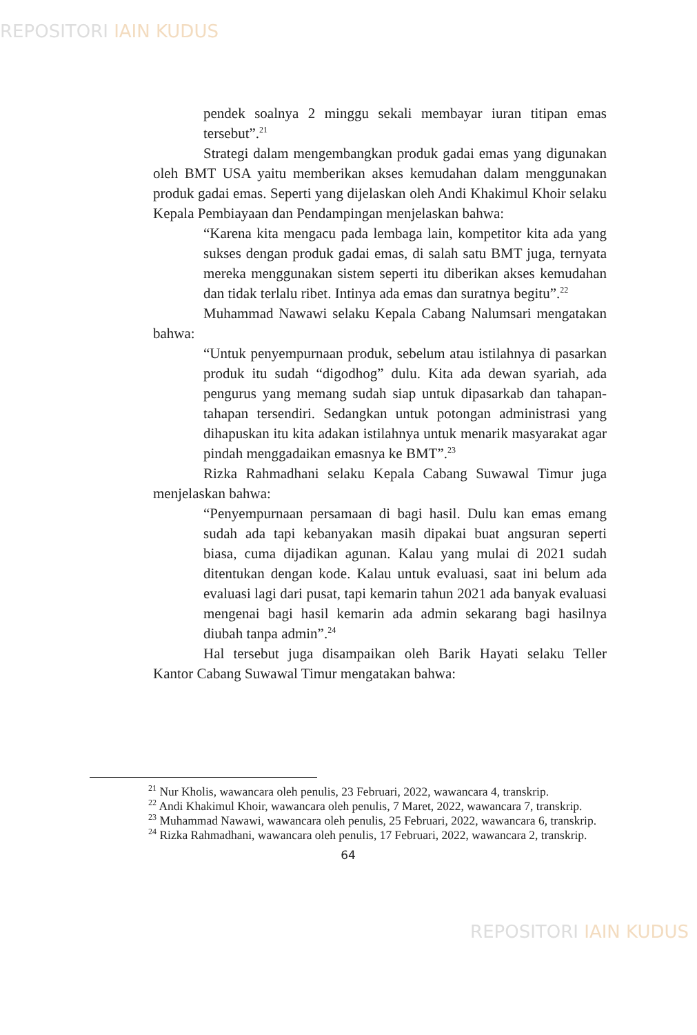REPOSITORI IAIN KUDUS
pendek soalnya 2 minggu sekali membayar iuran titipan emas tersebut”.<sup>21</sup>
Strategi dalam mengembangkan produk gadai emas yang digunakan oleh BMT USA yaitu memberikan akses kemudahan dalam menggunakan produk gadai emas. Seperti yang dijelaskan oleh Andi Khakimul Khoir selaku Kepala Pembiayaan dan Pendampingan menjelaskan bahwa:
“Karena kita mengacu pada lembaga lain, kompetitor kita ada yang sukses dengan produk gadai emas, di salah satu BMT juga, ternyata mereka menggunakan sistem seperti itu diberikan akses kemudahan dan tidak terlalu ribet. Intinya ada emas dan suratnya begitu”.<sup>22</sup>
Muhammad Nawawi selaku Kepala Cabang Nalumsari mengatakan bahwa:
“Untuk penyempurnaan produk, sebelum atau istilahnya di pasarkan produk itu sudah “digodhog” dulu. Kita ada dewan syariah, ada pengurus yang memang sudah siap untuk dipasarkab dan tahapan-tahapan tersendiri. Sedangkan untuk potongan administrasi yang dihapuskan itu kita adakan istilahnya untuk menarik masyarakat agar pindah menggadaikan emasnya ke BMT”.<sup>23</sup>
Rizka Rahmadhani selaku Kepala Cabang Suwawal Timur juga menjelaskan bahwa:
“Penyempurnaan persamaan di bagi hasil. Dulu kan emas emang sudah ada tapi kebanyakan masih dipakai buat angsuran seperti biasa, cuma dijadikan agunan. Kalau yang mulai di 2021 sudah ditentukan dengan kode. Kalau untuk evaluasi, saat ini belum ada evaluasi lagi dari pusat, tapi kemarin tahun 2021 ada banyak evaluasi mengenai bagi hasil kemarin ada admin sekarang bagi hasilnya diubah tanpa admin”.<sup>24</sup>
Hal tersebut juga disampaikan oleh Barik Hayati selaku Teller Kantor Cabang Suwawal Timur mengatakan bahwa:
<sup>21</sup> Nur Kholis, wawancara oleh penulis, 23 Februari, 2022, wawancara 4, transkrip.
<sup>22</sup> Andi Khakimul Khoir, wawancara oleh penulis, 7 Maret, 2022, wawancara 7, transkrip.
<sup>23</sup> Muhammad Nawawi, wawancara oleh penulis, 25 Februari, 2022, wawancara 6, transkrip.
<sup>24</sup> Rizka Rahmadhani, wawancara oleh penulis, 17 Februari, 2022, wawancara 2, transkrip.
64
REPOSITORI IAIN KUDUS